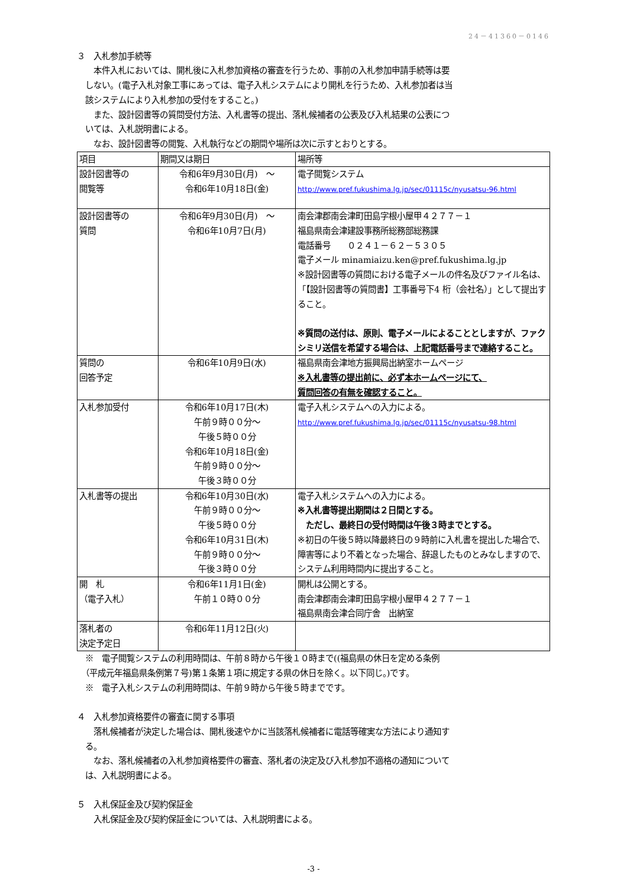24－41360－0146
３　入札参加手続等
　　本件入札においては、開札後に入札参加資格の審査を行うため、事前の入札参加申請手続等は要
　しない。(電子入札対象工事にあっては、電子入札システムにより開札を行うため、入札参加者は当
　該システムにより入札参加の受付をすること。)
　　また、設計図書等の質問受付方法、入札書等の提出、落札候補者の公表及び入札結果の公表につ
　いては、入札説明書による。
　　なお、設計図書等の閲覧、入札執行などの期間や場所は次に示すとおりとする。
| 項目 | 期間又は期日 | 場所等 |
| 設計図書等の 閲覧等 | 令和6年9月30日(月) ～ 令和6年10月18日(金) | 電子閲覧システム http://www.pref.fukushima.lg.jp/sec/01115c/nyusatsu-96.html |
| 設計図書等の 質問 | 令和6年9月30日(月) ～ 令和6年10月7日(月) | 南会津郡南会津町田島字根小屋甲４２７７－１ 福島県南会津建設事務所総務部総務課 電話番号 ０２４１－６２－５３０５ 電子メール minamiaizu.ken@pref.fukushima.lg.jp ※設計図書等の質問における電子メールの件名及びファイル名は、「【設計図書等の質問書】工事番号下4 桁（会社名）」として提出すること。 ※質問の送付は、原則、電子メールによることとしますが、ファクシミリ送信を希望する場合は、上記電話番号まで連絡すること。 |
| 質問の 回答予定 | 令和6年10月9日(水) | 福島県南会津地方振興局出納室ホームページ ※入札書等の提出前に、必ず本ホームページにて、 質問回答の有無を確認すること。 |
| 入札参加受付 | 令和6年10月17日(木) 午前９時００分～ 午後５時００分 令和6年10月18日(金) 午前９時００分～ 午後３時００分 | 電子入札システムへの入力による。 http://www.pref.fukushima.lg.jp/sec/01115c/nyusatsu-98.html |
| 入札書等の提出 | 令和6年10月30日(水) 午前９時００分～ 午後５時００分 令和6年10月31日(木) 午前９時００分～ 午後３時００分 | 電子入札システムへの入力による。 ※入札書等提出期間は２日間とする。 ただし、最終日の受付時間は午後３時までとする。 ※初日の午後５時以降最終日の９時前に入札書を提出した場合で、障害等により不着となった場合、辞退したものとみなしますので、システム利用時間内に提出すること。 |
| 開 札 （電子入札） | 令和6年11月1日(金) 午前１０時００分 | 開札は公開とする。 南会津郡南会津町田島字根小屋甲４２７７－１ 福島県南会津合同庁舎 出納室 |
| 落札者の 決定予定日 | 令和6年11月12日(火) | |
　※　電子閲覧システムの利用時間は、午前８時から午後１０時まで((福島県の休日を定める条例
　（平成元年福島県条例第７号)第１条第１項に規定する県の休日を除く。以下同じ。)です。
　※　電子入札システムの利用時間は、午前９時から午後５時までです。
４　入札参加資格要件の審査に関する事項
　　落札候補者が決定した場合は、開札後速やかに当該落札候補者に電話等確実な方法により通知す
　る。
　　なお、落札候補者の入札参加資格要件の審査、落札者の決定及び入札参加不適格の通知について
　は、入札説明書による。
５　入札保証金及び契約保証金
　　入札保証金及び契約保証金については、入札説明書による。
-3 -